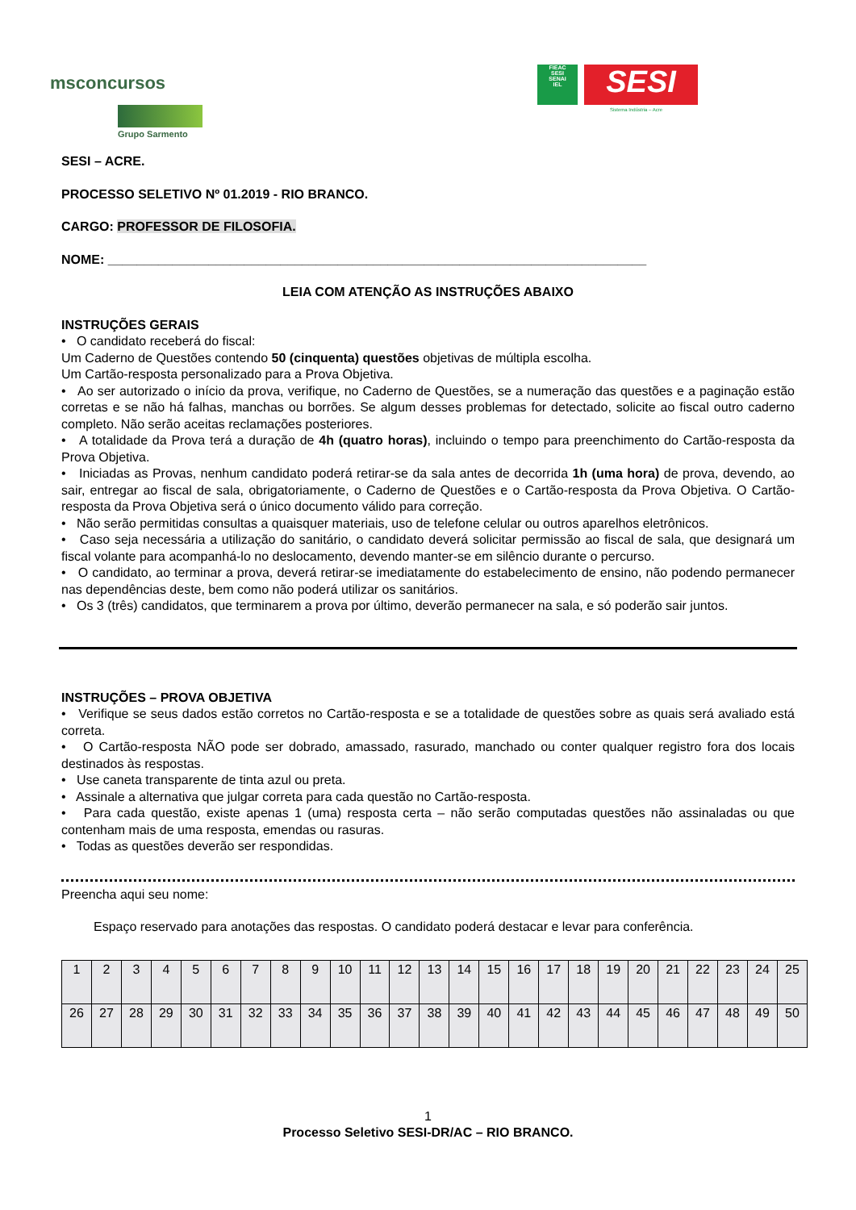msconcursos
Grupo Sarmento
FIEAC
SESI
SENAI
IEL
SESI
Sistema Indústria – Acre
SESI – ACRE.
PROCESSO SELETIVO Nº 01.2019 - RIO BRANCO.
CARGO: PROFESSOR DE FILOSOFIA.
NOME: ___________________________________________________________________________
LEIA COM ATENÇÃO AS INSTRUÇÕES ABAIXO
INSTRUÇÕES GERAIS
• O candidato receberá do fiscal:
Um Caderno de Questões contendo 50 (cinquenta) questões objetivas de múltipla escolha.
Um Cartão-resposta personalizado para a Prova Objetiva.
• Ao ser autorizado o início da prova, verifique, no Caderno de Questões, se a numeração das questões e a paginação estão corretas e se não há falhas, manchas ou borrões. Se algum desses problemas for detectado, solicite ao fiscal outro caderno completo. Não serão aceitas reclamações posteriores.
• A totalidade da Prova terá a duração de 4h (quatro horas), incluindo o tempo para preenchimento do Cartão-resposta da Prova Objetiva.
• Iniciadas as Provas, nenhum candidato poderá retirar-se da sala antes de decorrida 1h (uma hora) de prova, devendo, ao sair, entregar ao fiscal de sala, obrigatoriamente, o Caderno de Questões e o Cartão-resposta da Prova Objetiva. O Cartão-resposta da Prova Objetiva será o único documento válido para correção.
• Não serão permitidas consultas a quaisquer materiais, uso de telefone celular ou outros aparelhos eletrônicos.
• Caso seja necessária a utilização do sanitário, o candidato deverá solicitar permissão ao fiscal de sala, que designará um fiscal volante para acompanhá-lo no deslocamento, devendo manter-se em silêncio durante o percurso.
• O candidato, ao terminar a prova, deverá retirar-se imediatamente do estabelecimento de ensino, não podendo permanecer nas dependências deste, bem como não poderá utilizar os sanitários.
• Os 3 (três) candidatos, que terminarem a prova por último, deverão permanecer na sala, e só poderão sair juntos.
INSTRUÇÕES – PROVA OBJETIVA
• Verifique se seus dados estão corretos no Cartão-resposta e se a totalidade de questões sobre as quais será avaliado está correta.
• O Cartão-resposta NÃO pode ser dobrado, amassado, rasurado, manchado ou conter qualquer registro fora dos locais destinados às respostas.
• Use caneta transparente de tinta azul ou preta.
• Assinale a alternativa que julgar correta para cada questão no Cartão-resposta.
• Para cada questão, existe apenas 1 (uma) resposta certa – não serão computadas questões não assinaladas ou que contenham mais de uma resposta, emendas ou rasuras.
• Todas as questões deverão ser respondidas.
Preencha aqui seu nome:
Espaço reservado para anotações das respostas. O candidato poderá destacar e levar para conferência.
| 1 | 2 | 3 | 4 | 5 | 6 | 7 | 8 | 9 | 10 | 11 | 12 | 13 | 14 | 15 | 16 | 17 | 18 | 19 | 20 | 21 | 22 | 23 | 24 | 25 |
| 26 | 27 | 28 | 29 | 30 | 31 | 32 | 33 | 34 | 35 | 36 | 37 | 38 | 39 | 40 | 41 | 42 | 43 | 44 | 45 | 46 | 47 | 48 | 49 | 50 |
1
Processo Seletivo SESI-DR/AC – RIO BRANCO.